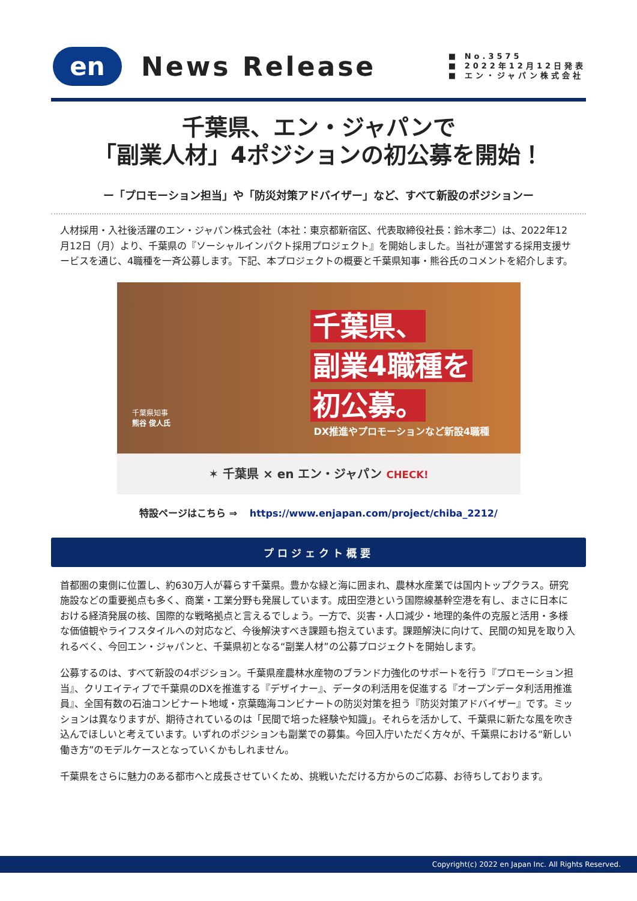en
News Release
■ No.3575
■ 2022年12月12日発表
■ エン・ジャパン株式会社
千葉県、エン・ジャパンで
「副業人材」4ポジションの初公募を開始！
ー「プロモーション担当」や「防災対策アドバイザー」など、すべて新設のポジションー
人材採用・入社後活躍のエン・ジャパン株式会社（本社：東京都新宿区、代表取締役社長：鈴木孝二）は、2022年12月12日（月）より、千葉県の『ソーシャルインパクト採用プロジェクト』を開始しました。当社が運営する採用支援サービスを通じ、4職種を一斉公募します。下記、本プロジェクトの概要と千葉県知事・熊谷氏のコメントを紹介します。
千葉県、
副業4職種を
初公募。
千葉県知事
熊谷 俊人氏
DX推進やプロモーションなど新設4職種
✶ 千葉県 × en エン・ジャパン CHECK!
特設ページはこちら ⇒ https://www.enjapan.com/project/chiba_2212/
プロジェクト概要
首都圏の東側に位置し、約630万人が暮らす千葉県。豊かな緑と海に囲まれ、農林水産業では国内トップクラス。研究施設などの重要拠点も多く、商業・工業分野も発展しています。成田空港という国際線基幹空港を有し、まさに日本における経済発展の核、国際的な戦略拠点と言えるでしょう。一方で、災害・人口減少・地理的条件の克服と活用・多様な価値観やライフスタイルへの対応など、今後解決すべき課題も抱えています。課題解決に向けて、民間の知見を取り入れるべく、今回エン・ジャパンと、千葉県初となる“副業人材”の公募プロジェクトを開始します。
公募するのは、すべて新設の4ポジション。千葉県産農林水産物のブランド力強化のサポートを行う『プロモーション担当』、クリエイティブで千葉県のDXを推進する『デザイナー』、データの利活用を促進する『オープンデータ利活用推進員』、全国有数の石油コンビナート地域・京葉臨海コンビナートの防災対策を担う『防災対策アドバイザー』です。ミッションは異なりますが、期待されているのは「民間で培った経験や知識」。それらを活かして、千葉県に新たな風を吹き込んでほしいと考えています。いずれのポジションも副業での募集。今回入庁いただく方々が、千葉県における“新しい働き方”のモデルケースとなっていくかもしれません。
千葉県をさらに魅力のある都市へと成長させていくため、挑戦いただける方からのご応募、お待ちしております。
Copyright(c) 2022 en Japan Inc. All Rights Reserved.